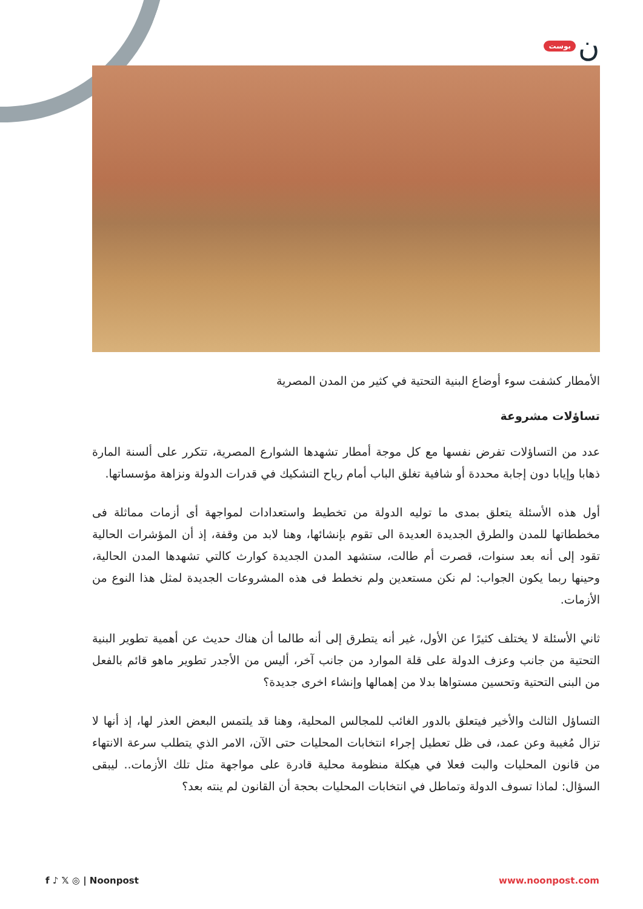بوست ن
الأمطار كشفت سوء أوضاع البنية التحتية في كثير من المدن المصرية
تساؤلات مشروعة
عدد من التساؤلات تفرض نفسها مع كل موجة أمطار تشهدها الشوارع المصرية، تتكرر على ألسنة المارة ذهابا وإيابا دون إجابة محددة أو شافية تغلق الباب أمام رياح التشكيك في قدرات الدولة ونزاهة مؤسساتها.
أول هذه الأسئلة يتعلق بمدى ما توليه الدولة من تخطيط واستعدادات لمواجهة أى أزمات مماثلة فى مخططاتها للمدن والطرق الجديدة العديدة الى تقوم بإنشائها، وهنا لابد من وقفة، إذ أن المؤشرات الحالية تقود إلى أنه بعد سنوات، قصرت أم طالت، ستشهد المدن الجديدة كوارث كالتي تشهدها المدن الحالية، وحينها ربما يكون الجواب: لم نكن مستعدين ولم نخطط فى هذه المشروعات الجديدة لمثل هذا النوع من الأزمات.
ثاني الأسئلة لا يختلف كثيرًا عن الأول، غير أنه يتطرق إلى أنه طالما أن هناك حديث عن أهمية تطوير البنية التحتية من جانب وعزف الدولة على قلة الموارد من جانب آخر، أليس من الأجدر تطوير ماهو قائم بالفعل من البنى التحتية وتحسين مستواها بدلا من إهمالها وإنشاء اخرى جديدة؟
التساؤل الثالث والأخير فيتعلق بالدور الغائب للمجالس المحلية، وهنا قد يلتمس البعض العذر لها، إذ أنها لا تزال مُغيبة وعن عمد، فى ظل تعطيل إجراء انتخابات المحليات حتى الآن، الامر الذي يتطلب سرعة الانتهاء من قانون المحليات والبت فعلا في هيكلة منظومة محلية قادرة على مواجهة مثل تلك الأزمات.. ليبقى السؤال: لماذا تسوف الدولة وتماطل في انتخابات المحليات بحجة أن القانون لم ينته بعد؟
f ♪ 𝕏 ◎ | Noonpost www.noonpost.com